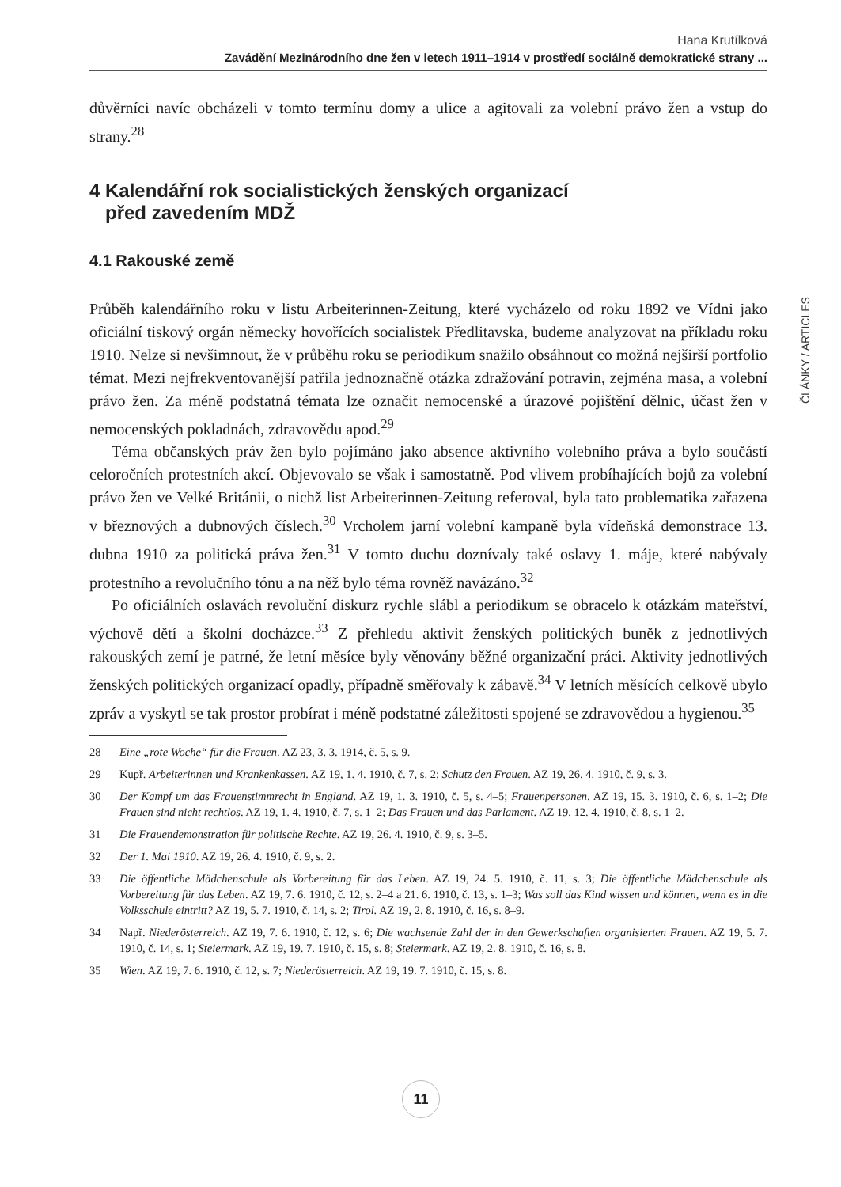Hana Krutílková
Zavádění Mezinárodního dne žen v letech 1911–1914 v prostředí sociálně demokratické strany ...
ČLÁNKY / ARTICLES
důvěrníci navíc obcházeli v tomto termínu domy a ulice a agitovali za volební právo žen a vstup do strany.<sup>28</sup>
4 Kalendářní rok socialistických ženských organizací
před zavedením MDŽ
4.1 Rakouské země
Průběh kalendářního roku v listu Arbeiterinnen-Zeitung, které vycházelo od roku 1892 ve Vídni jako oficiální tiskový orgán německy hovořících socialistek Předlitavska, budeme analyzovat na příkladu roku 1910. Nelze si nevšimnout, že v průběhu roku se periodikum snažilo obsáhnout co možná nejširší portfolio témat. Mezi nejfrekventovanější patřila jednoznačně otázka zdražování potravin, zejména masa, a volební právo žen. Za méně podstatná témata lze označit nemocenské a úrazové pojištění dělnic, účast žen v nemocenských pokladnách, zdravovědu apod.<sup>29</sup>
Téma občanských práv žen bylo pojímáno jako absence aktivního volebního práva a bylo součástí celoročních protestních akcí. Objevovalo se však i samostatně. Pod vlivem probíhajících bojů za volební právo žen ve Velké Británii, o nichž list Arbeiterinnen-Zeitung referoval, byla tato problematika zařazena v březnových a dubnových číslech.<sup>30</sup> Vrcholem jarní volební kampaně byla vídeňská demonstrace 13. dubna 1910 za politická práva žen.<sup>31</sup> V tomto duchu doznívaly také oslavy 1. máje, které nabývaly protestního a revolučního tónu a na něž bylo téma rovněž navázáno.<sup>32</sup>
Po oficiálních oslavách revoluční diskurz rychle slábl a periodikum se obracelo k otázkám mateřství, výchově dětí a školní docházce.<sup>33</sup> Z přehledu aktivit ženských politických buněk z jednotlivých rakouských zemí je patrné, že letní měsíce byly věnovány běžné organizační práci. Aktivity jednotlivých ženských politických organizací opadly, případně směřovaly k zábavě.<sup>34</sup> V letních měsících celkově ubylo zpráv a vyskytl se tak prostor probírat i méně podstatné záležitosti spojené se zdravovědou a hygienou.<sup>35</sup>
28 Eine „rote Woche“ für die Frauen. AZ 23, 3. 3. 1914, č. 5, s. 9.
29 Kupř. Arbeiterinnen und Krankenkassen. AZ 19, 1. 4. 1910, č. 7, s. 2; Schutz den Frauen. AZ 19, 26. 4. 1910, č. 9, s. 3.
30 Der Kampf um das Frauenstimmrecht in England. AZ 19, 1. 3. 1910, č. 5, s. 4–5; Frauenpersonen. AZ 19, 15. 3. 1910, č. 6, s. 1–2; Die Frauen sind nicht rechtlos. AZ 19, 1. 4. 1910, č. 7, s. 1–2; Das Frauen und das Parlament. AZ 19, 12. 4. 1910, č. 8, s. 1–2.
31 Die Frauendemonstration für politische Rechte. AZ 19, 26. 4. 1910, č. 9, s. 3–5.
32 Der 1. Mai 1910. AZ 19, 26. 4. 1910, č. 9, s. 2.
33 Die öffentliche Mädchenschule als Vorbereitung für das Leben. AZ 19, 24. 5. 1910, č. 11, s. 3; Die öffentliche Mädchenschule als Vorbereitung für das Leben. AZ 19, 7. 6. 1910, č. 12, s. 2–4 a 21. 6. 1910, č. 13, s. 1–3; Was soll das Kind wissen und können, wenn es in die Volksschule eintritt? AZ 19, 5. 7. 1910, č. 14, s. 2; Tirol. AZ 19, 2. 8. 1910, č. 16, s. 8–9.
34 Např. Niederösterreich. AZ 19, 7. 6. 1910, č. 12, s. 6; Die wachsende Zahl der in den Gewerkschaften organisierten Frauen. AZ 19, 5. 7. 1910, č. 14, s. 1; Steiermark. AZ 19, 19. 7. 1910, č. 15, s. 8; Steiermark. AZ 19, 2. 8. 1910, č. 16, s. 8.
35 Wien. AZ 19, 7. 6. 1910, č. 12, s. 7; Niederösterreich. AZ 19, 19. 7. 1910, č. 15, s. 8.
11